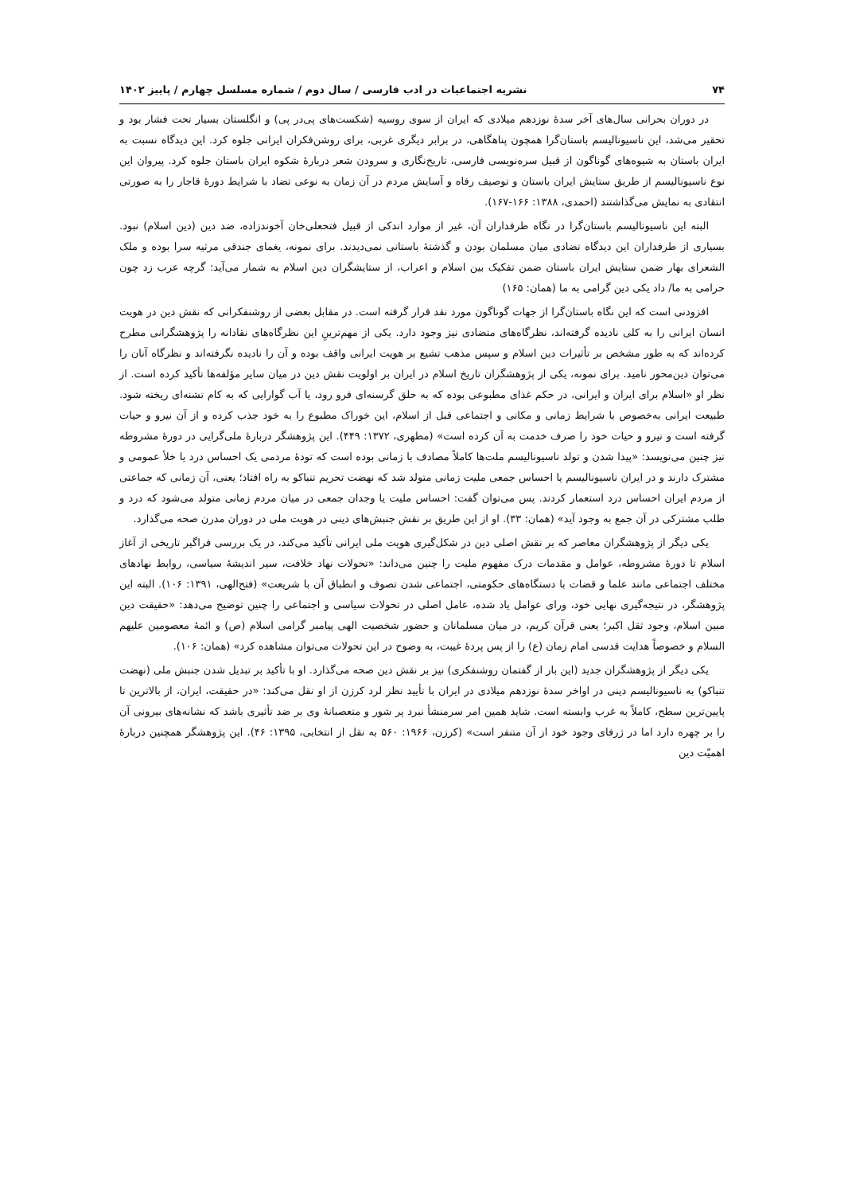۷۴ نشریه اجتماعیات در ادب فارسی / سال دوم / شماره مسلسل چهارم / پاییز ۱۴۰۲
در دوران بحرانی سال‌های آخر سدهٔ نوزدهم میلادی که ایران از سوی روسیه (شکست‌های پی‌در پی) و انگلستان بسیار تحت فشار بود و تحقیر می‌شد، این ناسیونالیسم باستان‌گرا همچون پناهگاهی، در برابر دیگری غربی، برای روشن‌فکران ایرانی جلوه کرد. این دیدگاه نسبت به ایران باستان به شیوه‌های گوناگون از قبیل سره‌نویسی فارسی، تاریخ‌نگاری و سرودن شعر دربارهٔ شکوه ایران باستان جلوه کرد. پیروان این نوع ناسیونالیسم از طریق ستایش ایران باستان و توصیف رفاه و آسایش مردم در آن زمان به نوعی تضاد با شرایط دورهٔ قاجار را به صورتی انتقادی به نمایش می‌گذاشتند (احمدی، ۱۳۸۸: ۱۶۶-۱۶۷).
البته این ناسیونالیسم باستان‌گرا در نگاه طرفداران آن، غیر از موارد اندکی از قبیل فتحعلی‌خان آخوندزاده، ضد دین (دین اسلام) نبود. بسیاری از طرفداران این دیدگاه تضادی میان مسلمان بودن و گذشتهٔ باستانی نمی‌دیدند. برای نمونه، یغمای جندقی مرثیه سرا بوده و ملک الشعرای بهار ضمن ستایش ایران باستان ضمن تفکیک بین اسلام و اعراب، از ستایشگران دین اسلام به شمار می‌آید: گرچه عرب زد چون حرامی به ما/ داد یکی دین گرامی به ما (همان: ۱۶۵)
افزودنی است که این نگاه باستان‌گرا از جهات گوناگون مورد نقد قرار گرفته است. در مقابل بعضی از روشنفکرانی که نقش دین در هویت انسان ایرانی را به کلی نادیده گرفته‌اند، نظرگاه‌های متضادی نیز وجود دارد. یکی از مهم‌ترینِ این نظرگاه‌های نقادانه را پژوهشگرانی مطرح کرده‌اند که به طور مشخص بر تأثیرات دین اسلام و سپس مذهب تشیع بر هویت ایرانی واقف بوده و آن را نادیده نگرفته‌اند و نظرگاه آنان را می‌توان دین‌محور نامید. برای نمونه، یکی از پژوهشگران تاریخ اسلام در ایران بر اولویت نقش دین در میان سایر مؤلفه‌ها تأکید کرده است. از نظر او «اسلام برای ایران و ایرانی، در حکم غذای مطبوعی بوده که به حلق گرسنه‌ای فرو رود، یا آب گوارایی که به کام تشنه‌ای ریخته شود. طبیعت ایرانی به‌خصوص با شرایط زمانی و مکانی و اجتماعی قبل از اسلام، این خوراک مطبوع را به خود جذب کرده و از آن نیرو و حیات گرفته است و نیرو و حیات خود را صرف خدمت به آن کرده است» (مطهری، ۱۳۷۲: ۴۴۹). این پژوهشگر دربارهٔ ملی‌گرایی در دورهٔ مشروطه نیز چنین می‌نویسد: «پیدا شدن و تولد ناسیونالیسم ملت‌ها کاملاً مصادف با زمانی بوده است که تودهٔ مردمی یک احساس درد یا خلأ عمومی و مشترک دارند و در ایران ناسیونالیسم یا احساس جمعی ملیت زمانی متولد شد که نهضت تحریم تنباکو به راه افتاد؛ یعنی، آن زمانی که جماعتی از مردم ایران احساس درد استعمار کردند. پس می‌توان گفت: احساس ملیت یا وجدان جمعی در میان مردم زمانی متولد می‌شود که درد و طلب مشترکی در آن جمع به وجود آید» (همان: ۳۳). او از این طریق بر نقش جنبش‌های دینی در هویت ملی در دوران مدرن صحه می‌گذارد.
یکی دیگر از پژوهشگران معاصر که بر نقش اصلی دین در شکل‌گیری هویت ملی ایرانی تأکید می‌کند، در یک بررسی فراگیر تاریخی از آغاز اسلام تا دورهٔ مشروطه، عوامل و مقدمات درک مفهوم ملیت را چنین می‌داند: «تحولات نهاد خلافت، سیر اندیشهٔ سیاسی، روابط نهادهای مختلف اجتماعی مانند علما و قضات با دستگاه‌های حکومتی، اجتماعی شدن تصوف و انطباق آن با شریعت» (فتح‌الهی، ۱۳۹۱: ۱۰۶). البته این پژوهشگر، در نتیجه‌گیری نهایی خود، ورای عوامل یاد شده، عامل اصلی در تحولات سیاسی و اجتماعی را چنین توضیح می‌دهد: «حقیقت دین مبین اسلام، وجود ثقل اکبر؛ یعنی قرآن کریم، در میان مسلمانان و حضور شخصیت الهی پیامبر گرامی اسلام (ص) و ائمهٔ معصومین علیهم السلام و خصوصاً هدایت قدسی امام زمان (ع) را از پس پردهٔ غیبت، به وضوح در این تحولات می‌توان مشاهده کرد» (همان: ۱۰۶).
یکی دیگر از پژوهشگران جدید (این بار از گفتمان روشنفکری) نیز بر نقش دین صحه می‌گذارد. او با تأکید بر تبدیل شدن جنبش ملی (نهضت تنباکو) به ناسیونالیسم دینی در اواخر سدهٔ نوزدهم میلادی در ایران با تأیید نظر لرد کرزن از او نقل می‌کند: «در حقیقت، ایران، از بالاترین تا پایین‌ترین سطح، کاملاً به غرب وابسته است. شاید همین امر سرمنشأ نبرد پر شور و متعصبانهٔ وی بر ضد تأثیری باشد که نشانه‌های بیرونی آن را بر چهره دارد اما در ژرفای وجود خود از آن متنفر است» (کرزن، ۱۹۶۶: ۵۶۰ به نقل از انتخابی، ۱۳۹۵: ۴۶). این پژوهشگر همچنین دربارهٔ اهمیّت دین